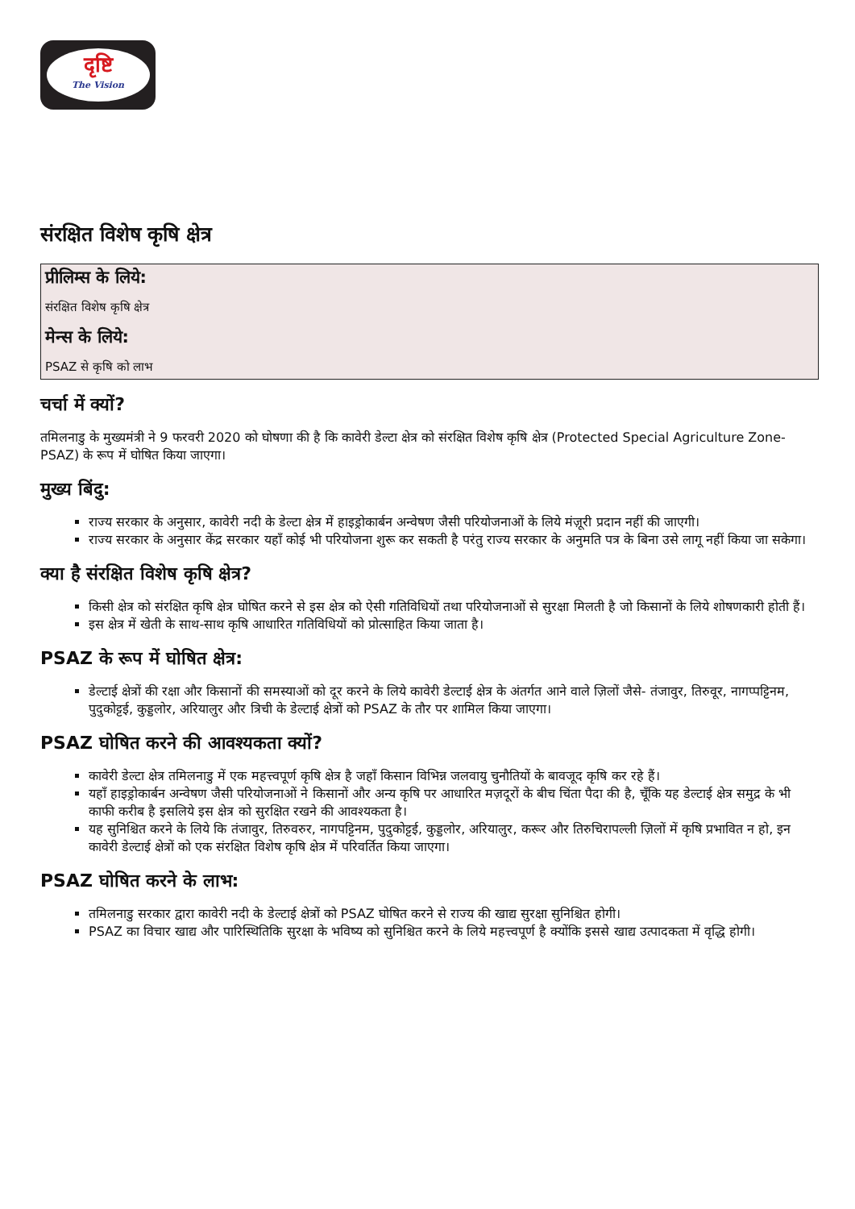दृष्टि
The Vision
संरक्षित विशेष कृषि क्षेत्र
प्रीलिम्स के लिये:
संरक्षित विशेष कृषि क्षेत्र
मेन्स के लिये:
PSAZ से कृषि को लाभ
चर्चा में क्यों?
तमिलनाडु के मुख्यमंत्री ने 9 फरवरी 2020 को घोषणा की है कि कावेरी डेल्टा क्षेत्र को संरक्षित विशेष कृषि क्षेत्र (Protected Special Agriculture Zone-PSAZ) के रूप में घोषित किया जाएगा।
मुख्य बिंदु:
राज्य सरकार के अनुसार, कावेरी नदी के डेल्टा क्षेत्र में हाइड्रोकार्बन अन्वेषण जैसी परियोजनाओं के लिये मंज़ूरी प्रदान नहीं की जाएगी।
राज्य सरकार के अनुसार केंद्र सरकार यहाँ कोई भी परियोजना शुरू कर सकती है परंतु राज्य सरकार के अनुमति पत्र के बिना उसे लागू नहीं किया जा सकेगा।
क्या है संरक्षित विशेष कृषि क्षेत्र?
किसी क्षेत्र को संरक्षित कृषि क्षेत्र घोषित करने से इस क्षेत्र को ऐसी गतिविधियों तथा परियोजनाओं से सुरक्षा मिलती है जो किसानों के लिये शोषणकारी होती हैं।
इस क्षेत्र में खेती के साथ-साथ कृषि आधारित गतिविधियों को प्रोत्साहित किया जाता है।
PSAZ के रूप में घोषित क्षेत्र:
डेल्टाई क्षेत्रों की रक्षा और किसानों की समस्याओं को दूर करने के लिये कावेरी डेल्टाई क्षेत्र के अंतर्गत आने वाले ज़िलों जैसे- तंजावुर, तिरुवूर, नागप्पट्टिनम, पुदुकोट्टई, कुड्डलोर, अरियालुर और त्रिची के डेल्टाई क्षेत्रों को PSAZ के तौर पर शामिल किया जाएगा।
PSAZ घोषित करने की आवश्यकता क्यों?
कावेरी डेल्टा क्षेत्र तमिलनाडु में एक महत्त्वपूर्ण कृषि क्षेत्र है जहाँ किसान विभिन्न जलवायु चुनौतियों के बावजूद कृषि कर रहे हैं।
यहाँ हाइड्रोकार्बन अन्वेषण जैसी परियोजनाओं ने किसानों और अन्य कृषि पर आधारित मज़दूरों के बीच चिंता पैदा की है, चूँकि यह डेल्टाई क्षेत्र समुद्र के भी काफी करीब है इसलिये इस क्षेत्र को सुरक्षित रखने की आवश्यकता है।
यह सुनिश्चित करने के लिये कि तंजावुर, तिरुवरुर, नागपट्टिनम, पुदुकोट्टई, कुड्डलोर, अरियालुर, करूर और तिरुचिरापल्ली ज़िलों में कृषि प्रभावित न हो, इन कावेरी डेल्टाई क्षेत्रों को एक संरक्षित विशेष कृषि क्षेत्र में परिवर्तित किया जाएगा।
PSAZ घोषित करने के लाभ:
तमिलनाडु सरकार द्वारा कावेरी नदी के डेल्टाई क्षेत्रों को PSAZ घोषित करने से राज्य की खाद्य सुरक्षा सुनिश्चित होगी।
PSAZ का विचार खाद्य और पारिस्थितिकि सुरक्षा के भविष्य को सुनिश्चित करने के लिये महत्त्वपूर्ण है क्योंकि इससे खाद्य उत्पादकता में वृद्धि होगी।